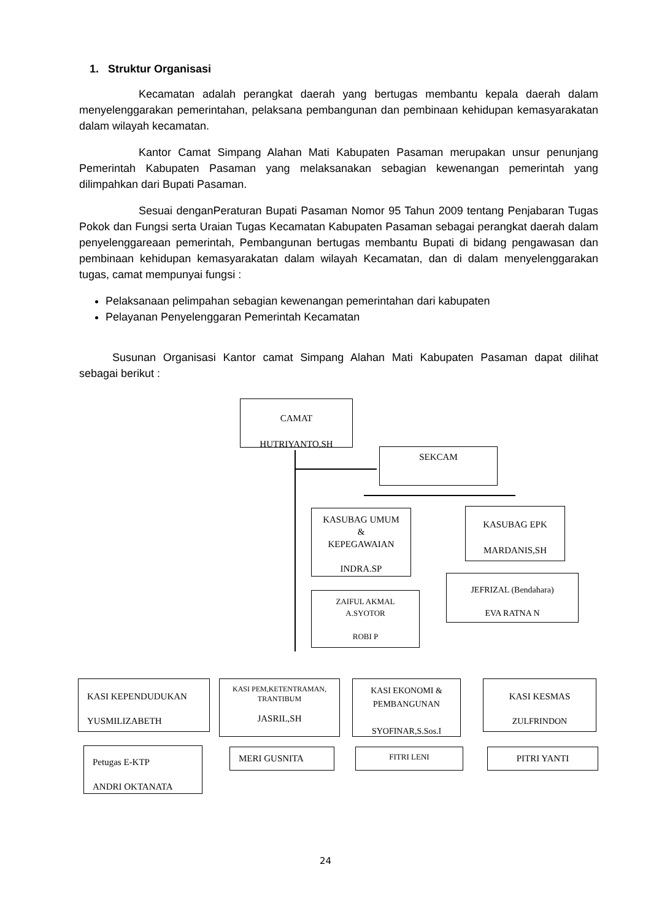1. Struktur Organisasi
Kecamatan adalah perangkat daerah yang bertugas membantu kepala daerah dalam menyelenggarakan pemerintahan, pelaksana pembangunan dan pembinaan kehidupan kemasyarakatan dalam wilayah kecamatan.
Kantor Camat Simpang Alahan Mati Kabupaten Pasaman merupakan unsur penunjang Pemerintah Kabupaten Pasaman yang melaksanakan sebagian kewenangan pemerintah yang dilimpahkan dari Bupati Pasaman.
Sesuai denganPeraturan Bupati Pasaman Nomor 95 Tahun 2009 tentang Penjabaran Tugas Pokok dan Fungsi serta Uraian Tugas Kecamatan Kabupaten Pasaman sebagai perangkat daerah dalam penyelenggareaan pemerintah, Pembangunan bertugas membantu Bupati di bidang pengawasan dan pembinaan kehidupan kemasyarakatan dalam wilayah Kecamatan, dan di dalam menyelenggarakan tugas, camat mempunyai fungsi :
Pelaksanaan pelimpahan sebagian kewenangan pemerintahan dari kabupaten
Pelayanan Penyelenggaran Pemerintah Kecamatan
Susunan Organisasi Kantor camat Simpang Alahan Mati Kabupaten Pasaman dapat dilihat sebagai berikut :
CAMAT
HUTRIYANTO,SH
SEKCAM
KASUBAG UMUM
&
KEPEGAWAIAN
INDRA.SP
KASUBAG EPK
MARDANIS,SH
ZAIFUL AKMAL
A.SYOTOR
ROBI P
JEFRIZAL (Bendahara)
EVA RATNA N
KASI KEPENDUDUKAN
YUSMILIZABETH
KASI PEM,KETENTRAMAN,
TRANTIBUM
JASRIL,SH
KASI EKONOMI &
PEMBANGUNAN
SYOFINAR,S.Sos.I
KASI KESMAS
ZULFRINDON
Petugas E-KTP
ANDRI OKTANATA
MERI GUSNITA FITRI LENI PITRI YANTI
24